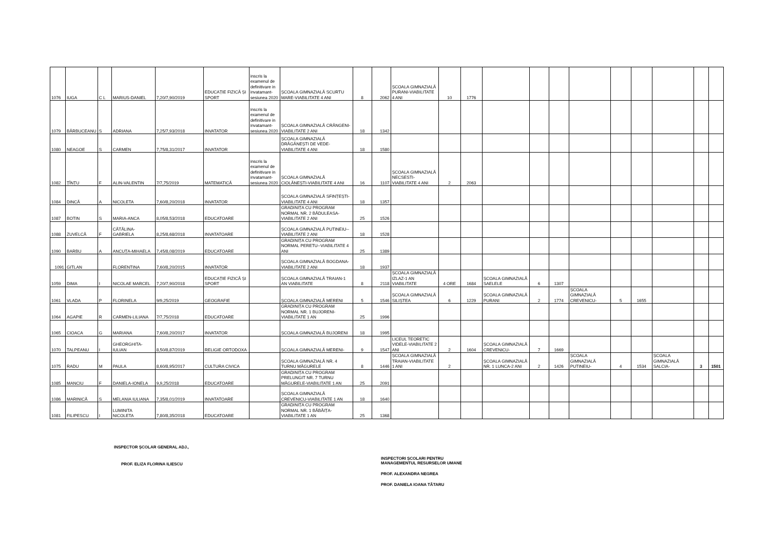| 1076 | IUGA | C L | MARIUS-DANIEL | 7,20/7,90/2019 | EDUCAȚIE FIZICĂ ȘI SPORT | inscris la examenul de definitivare in invatamant-sesiunea 2020 | ȘCOALA GIMNAZIALĂ SCURTU MARE-VIABILITATE 4 ANI | 8 | 2062 | ȘCOALA GIMNAZIALĂ PURANI-VIABILITATE 4 ANI | 10 | 1776 | | | | | | | | | |
| 1079 | BĂRBUCEANU | S | ADRIANA | 7,25/7,93/2018 | INVATATOR | inscris la examenul de definitivare in invatamant-sesiunea 2020 | ȘCOALA GIMNAZIALĂ CRÂNGENI-VIABILITATE 2 ANI | 18 | 1342 | | | | | | | | | | | | |
| 1080 | NEAGOE | S | CARMEN | 7,75/8,31/2017 | INVATATOR | | ȘCOALA GIMNAZIALĂ DRĂGĂNEȘTI DE VEDE-VIABILITATE 4 ANI | 18 | 1580 | | | | | | | | | | | | |
| 1082 | ȚÎNȚU | F | ALIN-VALENTIN | 7/7,75/2019 | MATEMATICĂ | inscris la examenul de definitivare in invatamant-sesiunea 2020 | ȘCOALA GIMNAZIALĂ CIOLĂNEȘTI-VIABILITATE 4 ANI | 16 | 1107 | ȘCOALA GIMNAZIALĂ NECSESTI-VIABILITATE 4 ANI | 2 | 2063 | | | | | | | | | |
| 1084 | DINCĂ | A | NICOLETA | 7,60/8,20/2018 | INVATATOR | | ȘCOALA GIMNAZIALĂ SFINȚEȘTI-VIABILITATE 4 ANI | 18 | 1357 | | | | | | | | | | | | |
| 1087 | BOTIN | S | MARIA-ANCA | 8,05/8,53/2018 | EDUCATOARE | | GRADINIȚA CU PROGRAM NORMAL NR. 2 BĂDULEASA-VIABILITATE 2 ANI | 25 | 1526 | | | | | | | | | | | | |
| 1088 | ZUVELCĂ | F | CĂTĂLINA-GABRIELA | 8,25/8,68/2018 | INVATATOARE | | ȘCOALA GIMNAZIALĂ PUTINEIU--VIABILITATE 2 ANI | 18 | 1528 | | | | | | | | | | | | |
| 1090 | BARBU | A | ANCUȚA-MIHAELA | 7,45/8,08/2019 | EDUCATOARE | | GRADINIȚA CU PROGRAM NORMAL PERETU--VIABILITATE 4 ANI | 25 | 1389 | | | | | | | | | | | | |
| 1091 | GITLAN | | FLORENTINA | 7,60/8,20/2015 | INVATATOR | | ȘCOALA GIMNAZIALĂ BOGDANA-VIABILITATE 2 ANI | 18 | 1937 | | | | | | | | | | | | |
| 1059 | DIMA | I | NICOLAE MARCEL | 7,20/7,90/2018 | EDUCAȚIE FIZICĂ ȘI SPORT | | ȘCOALA GIMNAZIALĂ TRAIAN-1 AN VIABILITATE | 8 | 2118 | ȘCOALA GIMNAZIALĂ IZLAZ-1 AN VIABILITATE | 4 ORE | 1684 | ȘCOALA GIMNAZIALĂ SAELELE | 6 | 1307 | | | | | | |
| 1061 | VLADA | P | FLORINELA | 9/9,25/2019 | GEOGRAFIE | | ȘCOALA GIMNAZIALĂ MERENI | 5 | 1546 | ȘCOALA GIMNAZIALĂ SILIȘTEA | 6 | 1229 | ȘCOALA GIMNAZIALĂ PURANI | 2 | 1774 | ȘCOALA GIMNAZIALĂ CREVENICU- | 5 | 1655 | | | |
| 1064 | AGAPIE | R | CARMEN-LILIANA | 7/7,75/2018 | EDUCATOARE | | GRADINIȚA CU PROGRAM NORMAL NR. 1 BUJORENI-VIABILITATE 1 AN | 25 | 1996 | | | | | | | | | | | | |
| 1065 | CIOACA | G | MARIANA | 7,60/8,20/2017 | INVATATOR | | ȘCOALA GIMNAZIALĂ BUJORENI | 18 | 1995 | | | | | | | | | | | | |
| 1070 | TALPEANU | I | GHEORGHITA-IULIAN | 8,50/8,87/2019 | RELIGIE ORTODOXA | | ȘCOALA GIMNAZIALĂ MERENI- | 9 | 1547 | LICEUL TEORETIC VIDELE-VIABILITATE 2 ANI | 2 | 1604 | ȘCOALA GIMNAZIALĂ CREVENICU- | 7 | 1669 | | | | | | |
| 1075 | RADU | M | PAULA | 8,60/8,95/2017 | CULTURA CIVICA | | ȘCOALA GIMNAZIALĂ NR. 4 TURNU MĂGURELE | 8 | 1446 | ȘCOALA GIMNAZIALĂ TRAIAN-VIABILITATE 1 ANI | 2 | | ȘCOALA GIMNAZIALĂ NR. 1 LUNCA-2 ANI | 2 | 1426 | ȘCOALA GIMNAZIALĂ PUTINEIU- | 4 | 1534 | ȘCOALA GIMNAZIALĂ SALCIA- | 3 | 1501 |
| 1085 | MANCIU | F | DANIELA-IONELA | 9,9,25/2018 | EDUCATOARE | | GRADINIȚA CU PROGRAM PRELUNGIT NR. 7 TURNU MĂGURELE-VIABILITATE 1 AN | 25 | 2091 | | | | | | | | | | | | |
| 1086 | MARINICĂ | S | MELANIA IULIANA | 7,35/8,01/2019 | INVATATOARE | | ȘCOALA GIMNAZIALĂ CREVENICU-VIABILITATE 1 AN | 18 | 1640 | | | | | | | | | | | | |
| 1081 | FILIPESCU | I | LUMINITA NICOLETA | 7,80/8,35/2018 | EDUCATOARE | | GRADINIȚA CU PROGRAM NORMAL NR. 1 BĂBĂIȚA-VIABILITATE 1 AN | 25 | 1368 | | | | | | | | | | | | |
INSPECTOR ȘCOLAR GENERAL ADJ.,
PROF. ELIZA FLORINA ILIESCU
INSPECTORI ȘCOLARI PENTRU
MANAGEMENTUL RESURSELOR UMANE
PROF. ALEXANDRA NEGREA
PROF. DANIELA IOANA TĂTARU